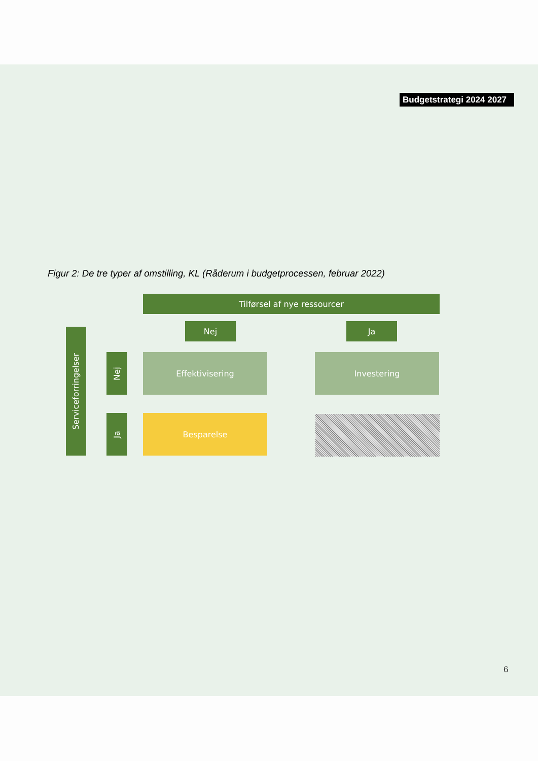Budgetstrategi 2024 2027
Figur 2: De tre typer af omstilling, KL (Råderum i budgetprocessen, februar 2022)
Tilførsel af nye ressourcer
Nej Ja
Serviceforringelser
Nej
Ja
Effektivisering Investering
Besparelse
6